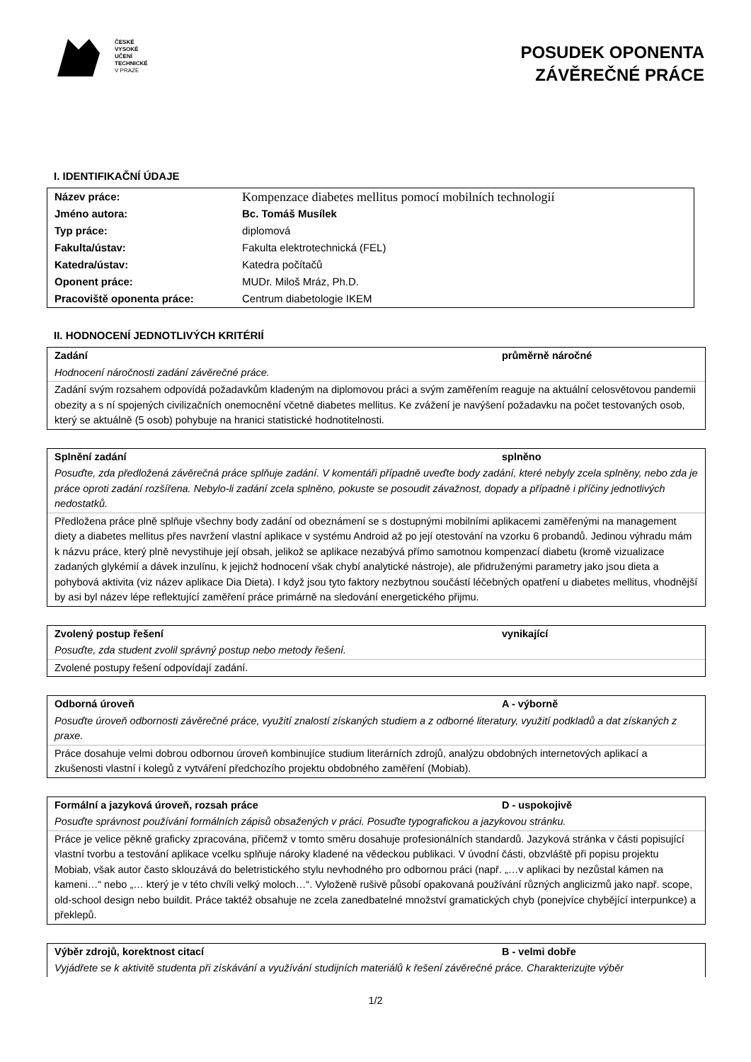ČESKÉ
VYSOKÉ
UČENÍ
TECHNICKÉ
V PRAZE
POSUDEK OPONENTA
ZÁVĚREČNÉ PRÁCE
I. IDENTIFIKAČNÍ ÚDAJE
| Název práce: | Kompenzace diabetes mellitus pomocí mobilních technologií |
| Jméno autora: | Bc. Tomáš Musílek |
| Typ práce: | diplomová |
| Fakulta/ústav: | Fakulta elektrotechnická (FEL) |
| Katedra/ústav: | Katedra počítačů |
| Oponent práce: | MUDr. Miloš Mráz, Ph.D. |
| Pracoviště oponenta práce: | Centrum diabetologie IKEM |
II. HODNOCENÍ JEDNOTLIVÝCH KRITÉRIÍ
Zadání průměrně náročné
Hodnocení náročnosti zadání závěrečné práce.
Zadání svým rozsahem odpovídá požadavkům kladeným na diplomovou práci a svým zaměřením reaguje na aktuální celosvětovou pandemii obezity a s ní spojených civilizačních onemocnění včetně diabetes mellitus. Ke zvážení je navýšení požadavku na počet testovaných osob, který se aktuálně (5 osob) pohybuje na hranici statistické hodnotitelnosti.
Splnění zadání splněno
Posuďte, zda předložená závěrečná práce splňuje zadání. V komentáři případně uveďte body zadání, které nebyly zcela splněny, nebo zda je práce oproti zadání rozšířena. Nebylo-li zadání zcela splněno, pokuste se posoudit závažnost, dopady a případně i příčiny jednotlivých nedostatků.
Předložena práce plně splňuje všechny body zadání od obeznámení se s dostupnými mobilními aplikacemi zaměřenými na management diety a diabetes mellitus přes navržení vlastní aplikace v systému Android až po její otestování na vzorku 6 probandů. Jedinou výhradu mám k názvu práce, který plně nevystihuje její obsah, jelikož se aplikace nezabývá přímo samotnou kompenzací diabetu (kromě vizualizace zadaných glykémií a dávek inzulínu, k jejichž hodnocení však chybí analytické nástroje), ale přidruženými parametry jako jsou dieta a pohybová aktivita (viz název aplikace Dia Dieta). I když jsou tyto faktory nezbytnou součástí léčebných opatření u diabetes mellitus, vhodnější by asi byl název lépe reflektující zaměření práce primárně na sledování energetického přijmu.
Zvolený postup řešení vynikající
Posuďte, zda student zvolil správný postup nebo metody řešení.
Zvolené postupy řešení odpovídají zadání.
Odborná úroveň A - výborně
Posuďte úroveň odbornosti závěrečné práce, využití znalostí získaných studiem a z odborné literatury, využití podkladů a dat získaných z praxe.
Práce dosahuje velmi dobrou odbornou úroveň kombinujíce studium literárních zdrojů, analýzu obdobných internetových aplikací a zkušenosti vlastní i kolegů z vytváření předchozího projektu obdobného zaměření (Mobiab).
Formální a jazyková úroveň, rozsah práce D - uspokojivě
Posuďte správnost používání formálních zápisů obsažených v práci. Posuďte typografickou a jazykovou stránku.
Práce je velice pěkně graficky zpracována, přičemž v tomto směru dosahuje profesionálních standardů. Jazyková stránka v části popisující vlastní tvorbu a testování aplikace vcelku splňuje nároky kladené na vědeckou publikaci. V úvodní části, obzvláště při popisu projektu Mobiab, však autor často sklouzává do beletristického stylu nevhodného pro odbornou práci (např. „…v aplikaci by nezůstal kámen na kameni…“ nebo „… který je v této chvíli velký moloch…“. Vyloženě rušivě působí opakovaná používání různých anglicizmů jako např. scope, old-school design nebo buildit. Práce taktéž obsahuje ne zcela zanedbatelné množství gramatických chyb (ponejvíce chybějící interpunkce) a překlepů.
Výběr zdrojů, korektnost citací B - velmi dobře
Vyjádřete se k aktivitě studenta při získávání a využívání studijních materiálů k řešení závěrečné práce. Charakterizujte výběr
1/2